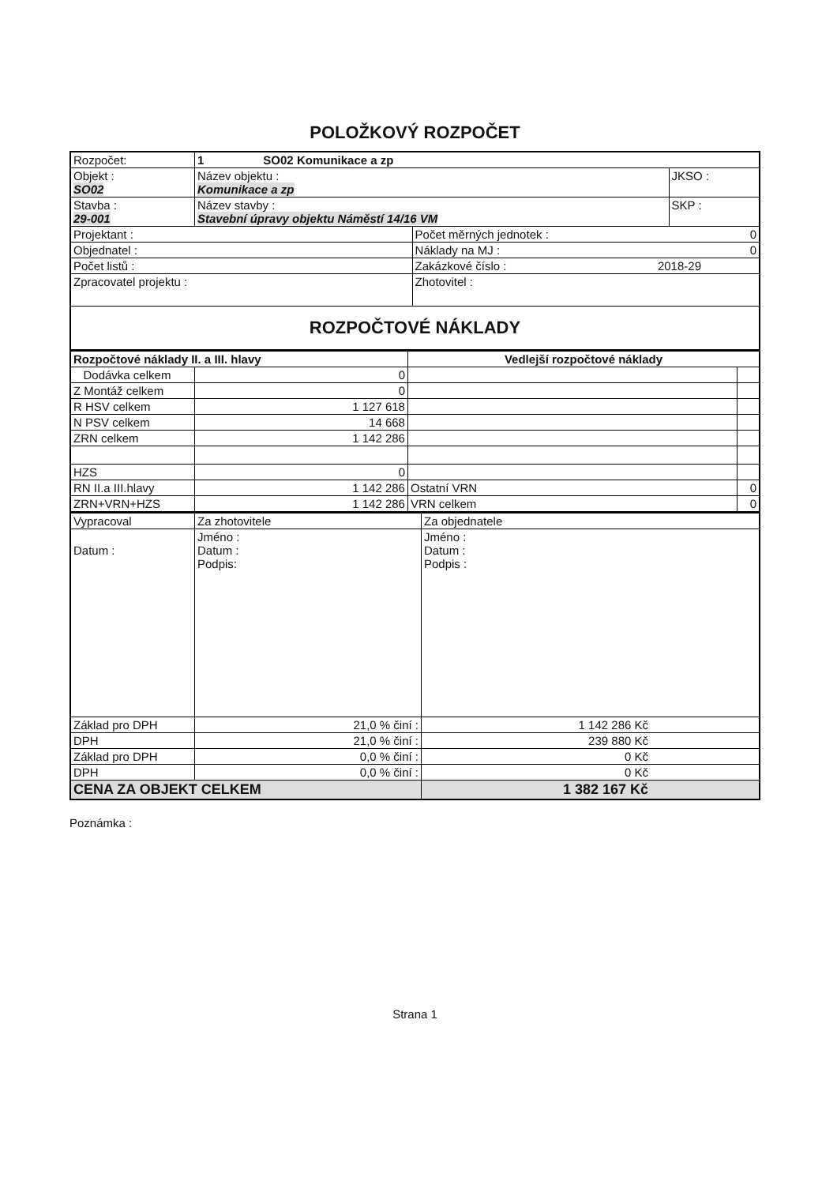POLOŽKOVÝ ROZPOČET
| Rozpočet: | 1 SO02 Komunikace a zp | | |
| Objekt : SO02 | Název objektu : Komunikace a zp | | JKSO : |
| Stavba : 29-001 | Název stavby : Stavební úpravy objektu Náměstí 14/16 VM | | SKP : |
| Projektant : | | Počet měrných jednotek : 0 | |
| Objednatel : | | Náklady na MJ : 0 | |
| Počet listů : | | Zakázkové číslo : 2018-29 | |
| Zpracovatel projektu : | | Zhotovitel : | |
| ROZPOČTOVÉ NÁKLADY | | | |
| Rozpočtové náklady II. a III. hlavy | | Vedlejší rozpočtové náklady | |
| Dodávka celkem | 0 | | |
| Z Montáž celkem | 0 | | |
| R HSV celkem | 1 127 618 | | |
| N PSV celkem | 14 668 | | |
| ZRN celkem | 1 142 286 | | |
| HZS | 0 | | |
| RN II.a III.hlavy | 1 142 286 | Ostatní VRN | 0 |
| ZRN+VRN+HZS | 1 142 286 | VRN celkem | 0 |
| Vypracoval | Za zhotovitele | Za objednatele |
| Datum : | Jméno : Datum : Podpis: | Jméno : Datum : Podpis : |
| Základ pro DPH | 21,0 % činí : | 1 142 286 Kč |
| DPH | 21,0 % činí : | 239 880 Kč |
| Základ pro DPH | 0,0 % činí : | 0 Kč |
| DPH | 0,0 % činí : | 0 Kč |
| CENA ZA OBJEKT CELKEM | | 1 382 167 Kč |
Poznámka :
Strana 1